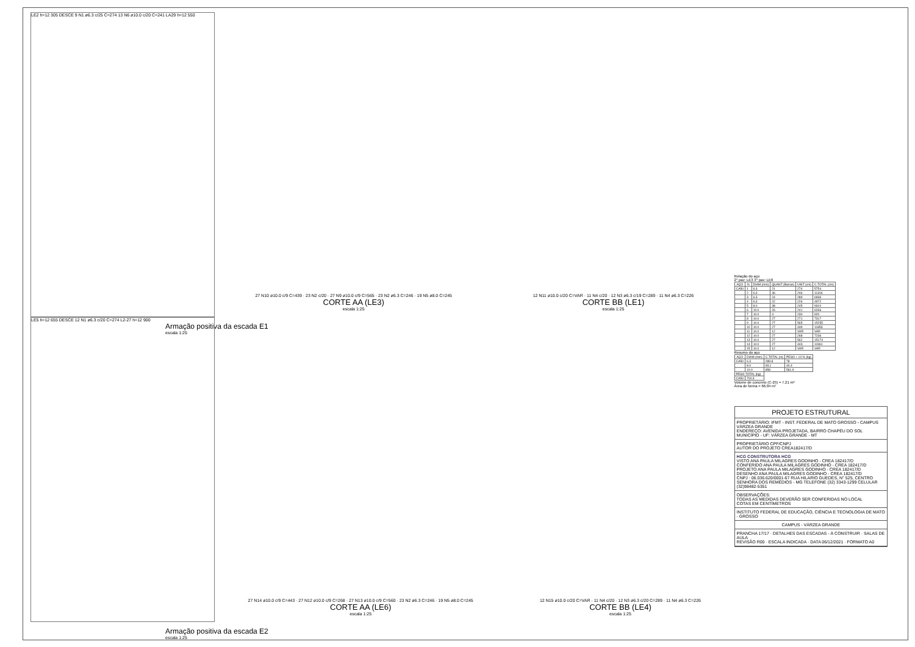LE2 h=12 305 DESCE 9 N1 ø6.3 c/25 C=274 13 N6 ø10.0 c/20 C=241 LA29 h=12 550
Armação positiva da escada E1
escala 1:25
27 N10 ø10.0 c/9 C=439 · 23 N2 c/20 · 27 N9 ø10.0 c/9 C=565 · 23 N2 ø6.3 C=246 · 19 N5 ø8.0 C=245
CORTE AA (LE3)
escala 1:25
12 N11 ø10.0 c/20 C=VAR · 11 N4 c/20 · 12 N3 ø6.3 c/19 C=289 · 11 N4 ø6.3 C=226
CORTE BB (LE1)
escala 1:25
LE5 h=12 655 DESCE 12 N1 ø6.3 c/20 C=274 L2-27 h=12 900
Armação positiva da escada E2
escala 1:25
27 N14 ø10.0 c/9 C=443 · 27 N12 ø10.0 c/9 C=268 · 27 N13 ø10.0 c/9 C=560 · 23 N2 ø6.3 C=246 · 19 N5 ø8.0 C=245
CORTE AA (LE6)
escala 1:25
12 N15 ø10.0 c/20 C=VAR · 11 N4 c/20 · 12 N3 ø6.3 c/20 C=289 · 11 N4 ø6.3 C=226
CORTE BB (LE4)
escala 1:25
Relação do aço
2° pav: LE3 3° pav: LE6
| AÇO | N | DIAM (mm) | QUANT (Barras) | UNIT (cm) | C.TOTAL (cm) |
| --- | --- | --- | --- | --- | --- |
| CA50 | 1 | 6.3 | 21 | 274 | 5754 |
| | 2 | 6.3 | 46 | 246 | 11316 |
| | 3 | 6.3 | 24 | 289 | 6936 |
| | 4 | 6.3 | 22 | 226 | 4972 |
| | 5 | 8.0 | 38 | 245 | 9310 |
| | 6 | 10.0 | 26 | 241 | 6266 |
| | 7 | 10.0 | 4 | 230 | 920 |
| | 8 | 10.0 | 27 | 271 | 7317 |
| | 9 | 10.0 | 27 | 565 | 15255 |
| | 10 | 10.0 | 27 | 439 | 11853 |
| | 11 | 10.0 | 12 | VAR | VAR |
| | 12 | 10.0 | 27 | 268 | 7236 |
| | 13 | 10.0 | 27 | 562 | 15174 |
| | 14 | 10.0 | 27 | 443 | 11961 |
| | 15 | 10.0 | 12 | VAR | VAR |
Resumo do aço
| AÇO | DIAM (mm) | C.TOTAL (m) | PESO + 10 % (kg) |
| --- | --- | --- | --- |
| CA50 | 6.3 | 289.8 | 78 |
| | 8.0 | 93.1 | 40.4 |
| | 10.0 | 858 | 581.9 |
| PESO TOTAL (kg) | | | |
| CA50 | 700.3 | | |
Volume de concreto (C-25) = 7.21 m³
Área de forma = 66.04 m²
PROJETO ESTRUTURAL
PROPRIETÁRIO: IFMT - INST. FEDERAL DE MATO GROSSO - CAMPUS VÁRZEA GRANDE
ENDEREÇO: AVENIDA PROJETADA, BAIRRO CHAPÉU DO SOL
MUNICÍPIO - UF: VÁRZEA GRANDE - MT
PROPRIETÁRIO CPF/CNPJ
AUTOR DO PROJETO CREA182417/D
HCG CONSTRUTORA HCG
VISTO ANA PAULA MILAGRES GODINHO - CREA 182417/D
CONFERIDO ANA PAULA MILAGRES GODINHO - CREA 182417/D
PROJETO ANA PAULA MILAGRES GODINHO - CREA 182417/D
DESENHO ANA PAULA MILAGRES GODINHO - CREA 182417/D
CNPJ : 06.036.620/0001-67 RUA HILARIO GUEDES, N° 525, CENTRO SENHORA DOS REMÉDIOS - MG TELEFONE (32) 3343-1299 CELULAR (32)98482-5351
OBSERVAÇÕES:
TODAS AS MEDIDAS DEVERÃO SER CONFERIDAS NO LOCAL
COTAS EM CENTÍMETROS
INSTITUTO FEDERAL DE EDUCAÇÃO, CIÊNCIA E TECNOLOGIA DE MATO - GROSSO
CAMPUS - VÁRZEA GRANDE
PRANCHA 17/17 · DETALHES DAS ESCADAS - À CONSTRUIR · SALAS DE AULA
REVISÃO R00 · ESCALA INDICADA · DATA 06/12/2021 · FORMATO A0